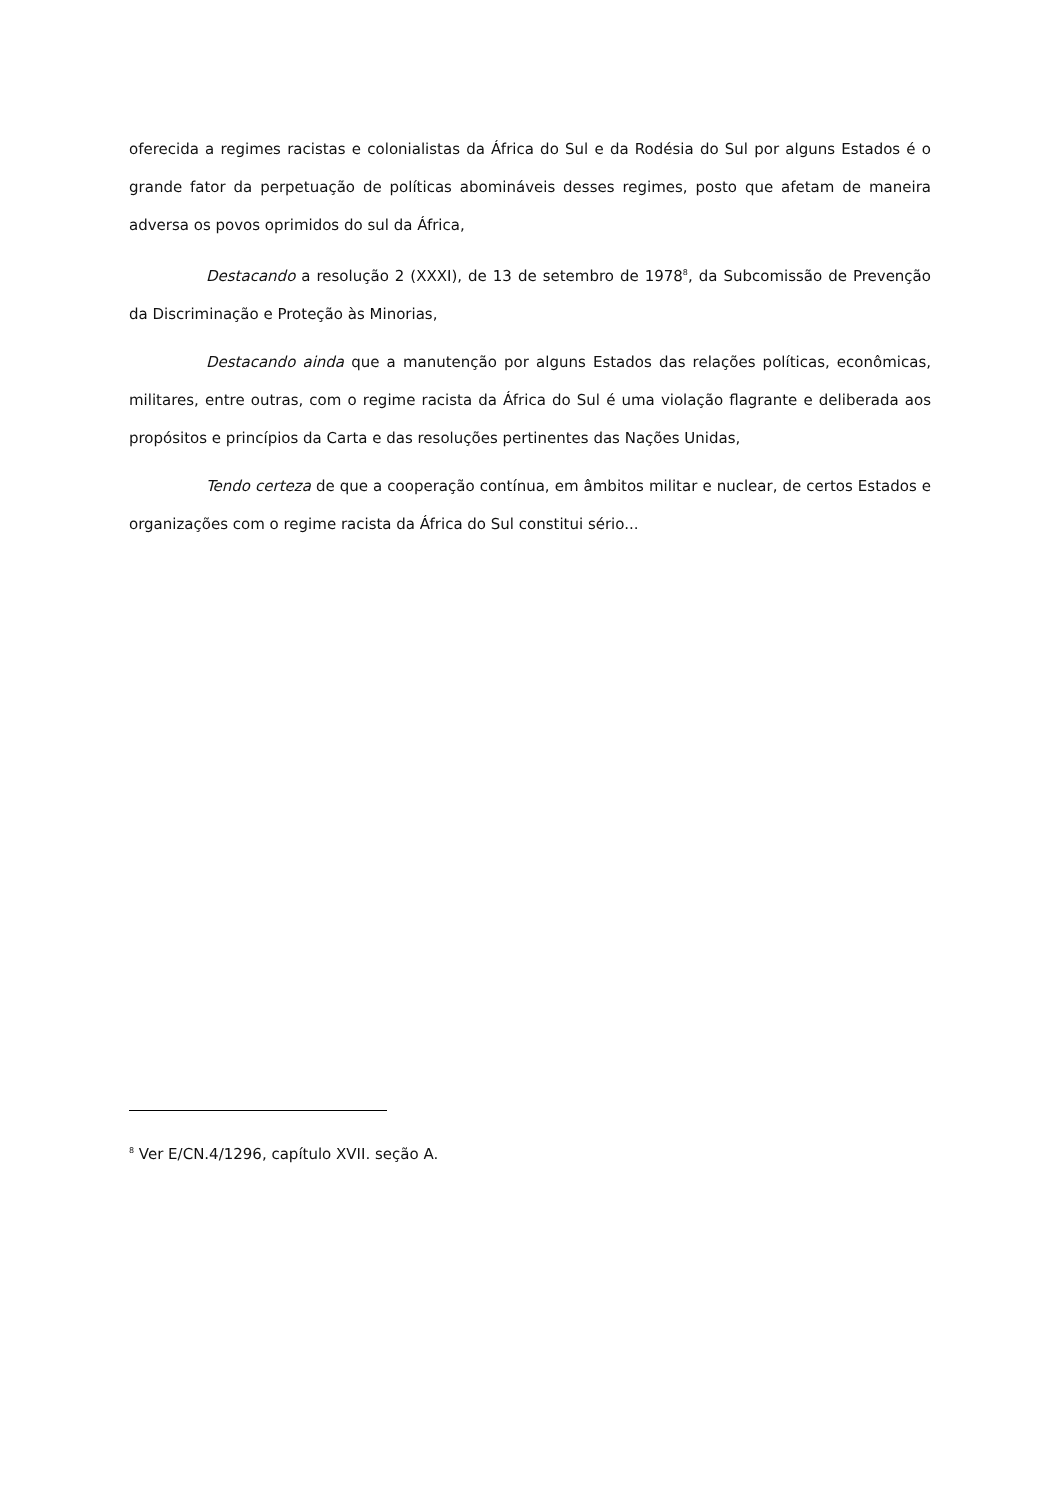oferecida a regimes racistas e colonialistas da África do Sul e da Rodésia do Sul por alguns Estados é o grande fator da perpetuação de políticas abomináveis desses regimes, posto que afetam de maneira adversa os povos oprimidos do sul da África,
Destacando a resolução 2 (XXXI), de 13 de setembro de 1978<sup>8</sup>, da Subcomissão de Prevenção da Discriminação e Proteção às Minorias,
Destacando ainda que a manutenção por alguns Estados das relações políticas, econômicas, militares, entre outras, com o regime racista da África do Sul é uma violação flagrante e deliberada aos propósitos e princípios da Carta e das resoluções pertinentes das Nações Unidas,
Tendo certeza de que a cooperação contínua, em âmbitos militar e nuclear, de certos Estados e organizações com o regime racista da África do Sul constitui sério...
<sup>8</sup> Ver E/CN.4/1296, capítulo XVII. seção A.